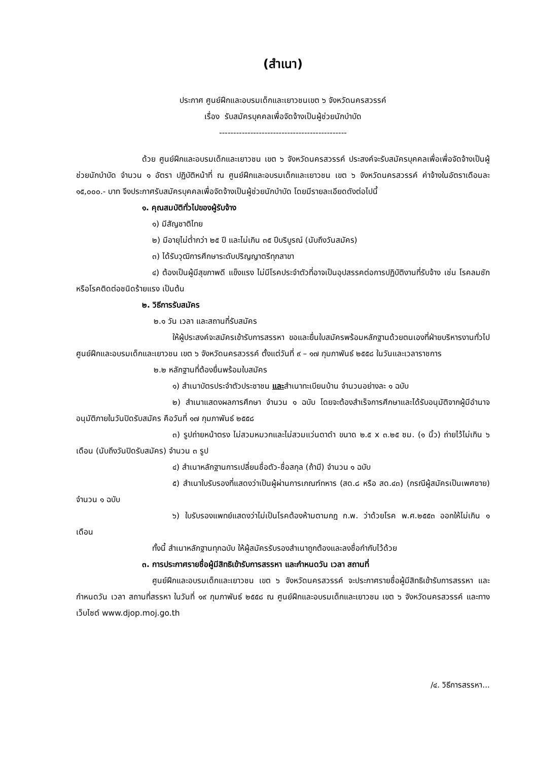(สำเนา)
ประกาศ ศูนย์ฝึกและอบรมเด็กและเยาวชนเขต ๖ จังหวัดนครสวรรค์
เรื่อง รับสมัครบุคคลเพื่อจัดจ้างเป็นผู้ช่วยนักบำบัด
---------------------------------------------
ด้วย ศูนย์ฝึกและอบรมเด็กและเยาวชน เขต ๖ จังหวัดนครสวรรค์ ประสงค์จะรับสมัครบุคคลเพื่อเพื่อจัดจ้างเป็นผู้ช่วยนักบำบัด จำนวน ๑ อัตรา ปฏิบัติหน้าที่ ณ ศูนย์ฝึกและอบรมเด็กและเยาวชน เขต ๖ จังหวัดนครสวรรค์ ค่าจ้างในอัตราเดือนละ ๑๕,๐๐๐.- บาท จึงประกาศรับสมัครบุคคลเพื่อจัดจ้างเป็นผู้ช่วยนักบำบัด โดยมีรายละเอียดดังต่อไปนี้
๑. คุณสมบัติทั่วไปของผู้รับจ้าง
๑) มีสัญชาติไทย
๒) มีอายุไม่ต่ำกว่า ๒๕ ปี และไม่เกิน ๓๕ ปีบริบูรณ์ (นับถึงวันสมัคร)
๓) ได้รับวุฒิการศึกษาระดับปริญญาตรีทุกสาขา
๔) ต้องเป็นผู้มีสุขภาพดี แข็งแรง ไม่มีโรคประจำตัวที่อาจเป็นอุปสรรคต่อการปฏิบัติงานที่รับจ้าง เช่น โรคลมชัก หรือโรคติดต่อชนิดร้ายแรง เป็นต้น
๒. วิธีการรับสมัคร
๒.๑ วัน เวลา และสถานที่รับสมัคร
ให้ผู้ประสงค์จะสมัครเข้ารับการสรรหา ขอและยื่นใบสมัครพร้อมหลักฐานด้วยตนเองที่ฝ่ายบริหารงานทั่วไป ศูนย์ฝึกและอบรมเด็กและเยาวชน เขต ๖ จังหวัดนครสวรรค์ ตั้งแต่วันที่ ๙ – ๑๗ กุมภาพันธ์ ๒๕๕๘ ในวันและเวลาราชการ
๒.๒ หลักฐานที่ต้องยื่นพร้อมใบสมัคร
๑) สำเนาบัตรประจำตัวประชาชน และสำเนาทะเบียนบ้าน จำนวนอย่างละ ๑ ฉบับ
๒) สำเนาแสดงผลการศึกษา จำนวน ๑ ฉบับ โดยจะต้องสำเร็จการศึกษาและได้รับอนุมัติจากผู้มีอำนาจอนุมัติภายในวันปิดรับสมัคร คือวันที่ ๑๗ กุมภาพันธ์ ๒๕๕๘
๓) รูปถ่ายหน้าตรง ไม่สวมหมวกและไม่สวมแว่นตาดำ ขนาด ๒.๕ x ๓.๒๕ ซม. (๑ นิ้ว) ถ่ายไว้ไม่เกิน ๖ เดือน (นับถึงวันปิดรับสมัคร) จำนวน ๓ รูป
๔) สำเนาหลักฐานการเปลี่ยนชื่อตัว-ชื่อสกุล (ถ้ามี) จำนวน ๑ ฉบับ
๕) สำเนาใบรับรองที่แสดงว่าเป็นผู้ผ่านการเกณฑ์ทหาร (สด.๘ หรือ สด.๔๓) (กรณีผู้สมัครเป็นเพศชาย) จำนวน ๑ ฉบับ
๖) ใบรับรองแพทย์แสดงว่าไม่เป็นโรคต้องห้ามตามกฎ ก.พ. ว่าด้วยโรค พ.ศ.๒๕๕๓ ออกให้ไม่เกิน ๑ เดือน
ทั้งนี้ สำเนาหลักฐานทุกฉบับ ให้ผู้สมัครรับรองสำเนาถูกต้องและลงชื่อกำกับไว้ด้วย
๓. การประกาศรายชื่อผู้มีสิทธิเข้ารับการสรรหา และกำหนดวัน เวลา สถานที่
ศูนย์ฝึกและอบรมเด็กและเยาวชน เขต ๖ จังหวัดนครสวรรค์ จะประกาศรายชื่อผู้มีสิทธิเข้ารับการสรรหา และกำหนดวัน เวลา สถานที่สรรหา ในวันที่ ๑๙ กุมภาพันธ์ ๒๕๕๘ ณ ศูนย์ฝึกและอบรมเด็กและเยาวชน เขต ๖ จังหวัดนครสวรรค์ และทางเว็บไซต์ www.djop.moj.go.th
/๔. วิธีการสรรหา...